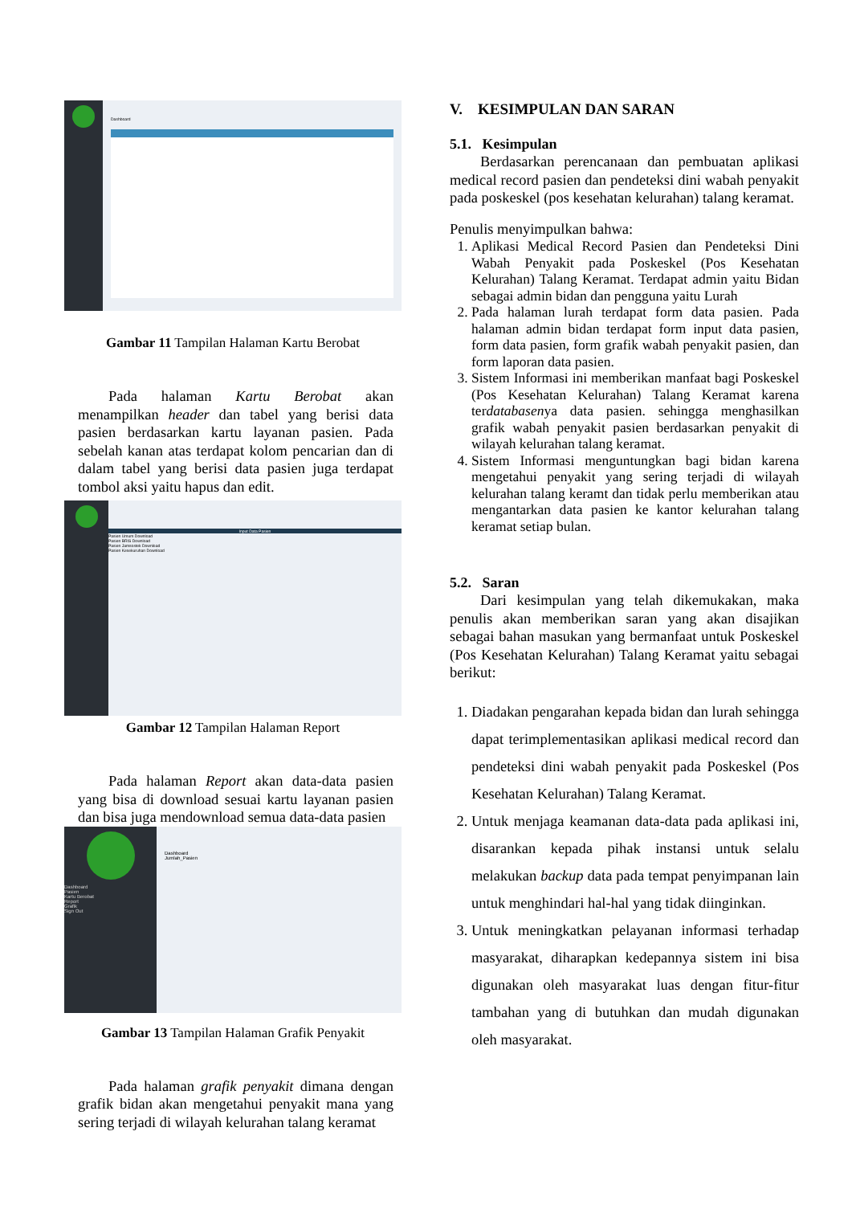Dashboard
Gambar 11 Tampilan Halaman Kartu Berobat
Pada halaman Kartu Berobat akan menampilkan header dan tabel yang berisi data pasien berdasarkan kartu layanan pasien. Pada sebelah kanan atas terdapat kolom pencarian dan di dalam tabel yang berisi data pasien juga terdapat tombol aksi yaitu hapus dan edit.
Input Data Pasien
Pasien Umum Download
Pasien BRIS Download
Pasien Jamsostek Download
Pasien Kesekuruhan Download
Gambar 12 Tampilan Halaman Report
Pada halaman Report akan data-data pasien yang bisa di download sesuai kartu layanan pasien dan bisa juga mendownload semua data-data pasien
Dashboard
Pasien
Kartu Berobat
Report
Grafik
Sign Out
Dashboard
Jumlah_Pasien
Gambar 13 Tampilan Halaman Grafik Penyakit
Pada halaman grafik penyakit dimana dengan grafik bidan akan mengetahui penyakit mana yang sering terjadi di wilayah kelurahan talang keramat
V. KESIMPULAN DAN SARAN
5.1. Kesimpulan
Berdasarkan perencanaan dan pembuatan aplikasi medical record pasien dan pendeteksi dini wabah penyakit pada poskeskel (pos kesehatan kelurahan) talang keramat.
Penulis menyimpulkan bahwa:
1. Aplikasi Medical Record Pasien dan Pendeteksi Dini Wabah Penyakit pada Poskeskel (Pos Kesehatan Kelurahan) Talang Keramat. Terdapat admin yaitu Bidan sebagai admin bidan dan pengguna yaitu Lurah
2. Pada halaman lurah terdapat form data pasien. Pada halaman admin bidan terdapat form input data pasien, form data pasien, form grafik wabah penyakit pasien, dan form laporan data pasien.
3. Sistem Informasi ini memberikan manfaat bagi Poskeskel (Pos Kesehatan Kelurahan) Talang Keramat karena terdatabasenya data pasien. sehingga menghasilkan grafik wabah penyakit pasien berdasarkan penyakit di wilayah kelurahan talang keramat.
4. Sistem Informasi menguntungkan bagi bidan karena mengetahui penyakit yang sering terjadi di wilayah kelurahan talang keramt dan tidak perlu memberikan atau mengantarkan data pasien ke kantor kelurahan talang keramat setiap bulan.
5.2. Saran
Dari kesimpulan yang telah dikemukakan, maka penulis akan memberikan saran yang akan disajikan sebagai bahan masukan yang bermanfaat untuk Poskeskel (Pos Kesehatan Kelurahan) Talang Keramat yaitu sebagai berikut:
1. Diadakan pengarahan kepada bidan dan lurah sehingga dapat terimplementasikan aplikasi medical record dan pendeteksi dini wabah penyakit pada Poskeskel (Pos Kesehatan Kelurahan) Talang Keramat.
2. Untuk menjaga keamanan data-data pada aplikasi ini, disarankan kepada pihak instansi untuk selalu melakukan backup data pada tempat penyimpanan lain untuk menghindari hal-hal yang tidak diinginkan.
3. Untuk meningkatkan pelayanan informasi terhadap masyarakat, diharapkan kedepannya sistem ini bisa digunakan oleh masyarakat luas dengan fitur-fitur tambahan yang di butuhkan dan mudah digunakan oleh masyarakat.